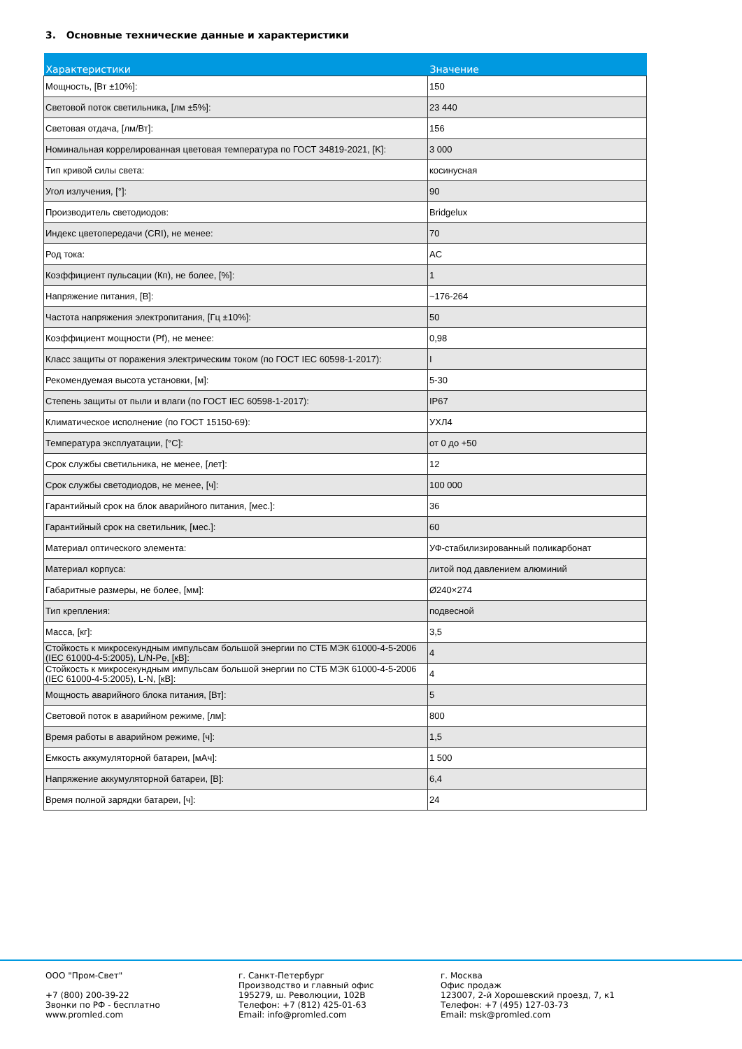3. Основные технические данные и характеристики
| Характеристики | Значение |
| --- | --- |
| Мощность, [Вт ±10%]: | 150 |
| Световой поток светильника, [лм ±5%]: | 23 440 |
| Световая отдача, [лм/Вт]: | 156 |
| Номинальная коррелированная цветовая температура по ГОСТ 34819-2021, [K]: | 3 000 |
| Тип кривой силы света: | косинусная |
| Угол излучения, [°]: | 90 |
| Производитель светодиодов: | Bridgelux |
| Индекс цветопередачи (CRI), не менее: | 70 |
| Род тока: | AC |
| Коэффициент пульсации (Кп), не более, [%]: | 1 |
| Напряжение питания, [В]: | ~176-264 |
| Частота напряжения электропитания, [Гц ±10%]: | 50 |
| Коэффициент мощности (Pf), не менее: | 0,98 |
| Класс защиты от поражения электрическим током (по ГОСТ IEC 60598-1-2017): | I |
| Рекомендуемая высота установки, [м]: | 5-30 |
| Степень защиты от пыли и влаги (по ГОСТ IEC 60598-1-2017): | IP67 |
| Климатическое исполнение (по ГОСТ 15150-69): | УХЛ4 |
| Температура эксплуатации, [°C]: | от 0 до +50 |
| Срок службы светильника, не менее, [лет]: | 12 |
| Срок службы светодиодов, не менее, [ч]: | 100 000 |
| Гарантийный срок на блок аварийного питания, [мес.]: | 36 |
| Гарантийный срок на светильник, [мес.]: | 60 |
| Материал оптического элемента: | УФ-стабилизированный поликарбонат |
| Материал корпуса: | литой под давлением алюминий |
| Габаритные размеры, не более, [мм]: | Ø240×274 |
| Тип крепления: | подвесной |
| Масса, [кг]: | 3,5 |
| Стойкость к микросекундным импульсам большой энергии по СТБ МЭК 61000-4-5-2006 (IEC 61000-4-5:2005), L/N-Pe, [кВ]: | 4 |
| Стойкость к микросекундным импульсам большой энергии по СТБ МЭК 61000-4-5-2006 (IEC 61000-4-5:2005), L-N, [кВ]: | 4 |
| Мощность аварийного блока питания, [Вт]: | 5 |
| Световой поток в аварийном режиме, [лм]: | 800 |
| Время работы в аварийном режиме, [ч]: | 1,5 |
| Емкость аккумуляторной батареи, [мАч]: | 1 500 |
| Напряжение аккумуляторной батареи, [В]: | 6,4 |
| Время полной зарядки батареи, [ч]: | 24 |
ООО "Пром-Свет" +7 (800) 200-39-22 Звонки по РФ - бесплатно www.promled.com
г. Санкт-Петербург Производство и главный офис 195279, ш. Революции, 102В Телефон: +7 (812) 425-01-63 Email: info@promled.com
г. Москва Офис продаж 123007, 2-й Хорошевский проезд, 7, к1 Телефон: +7 (495) 127-03-73 Email: msk@promled.com